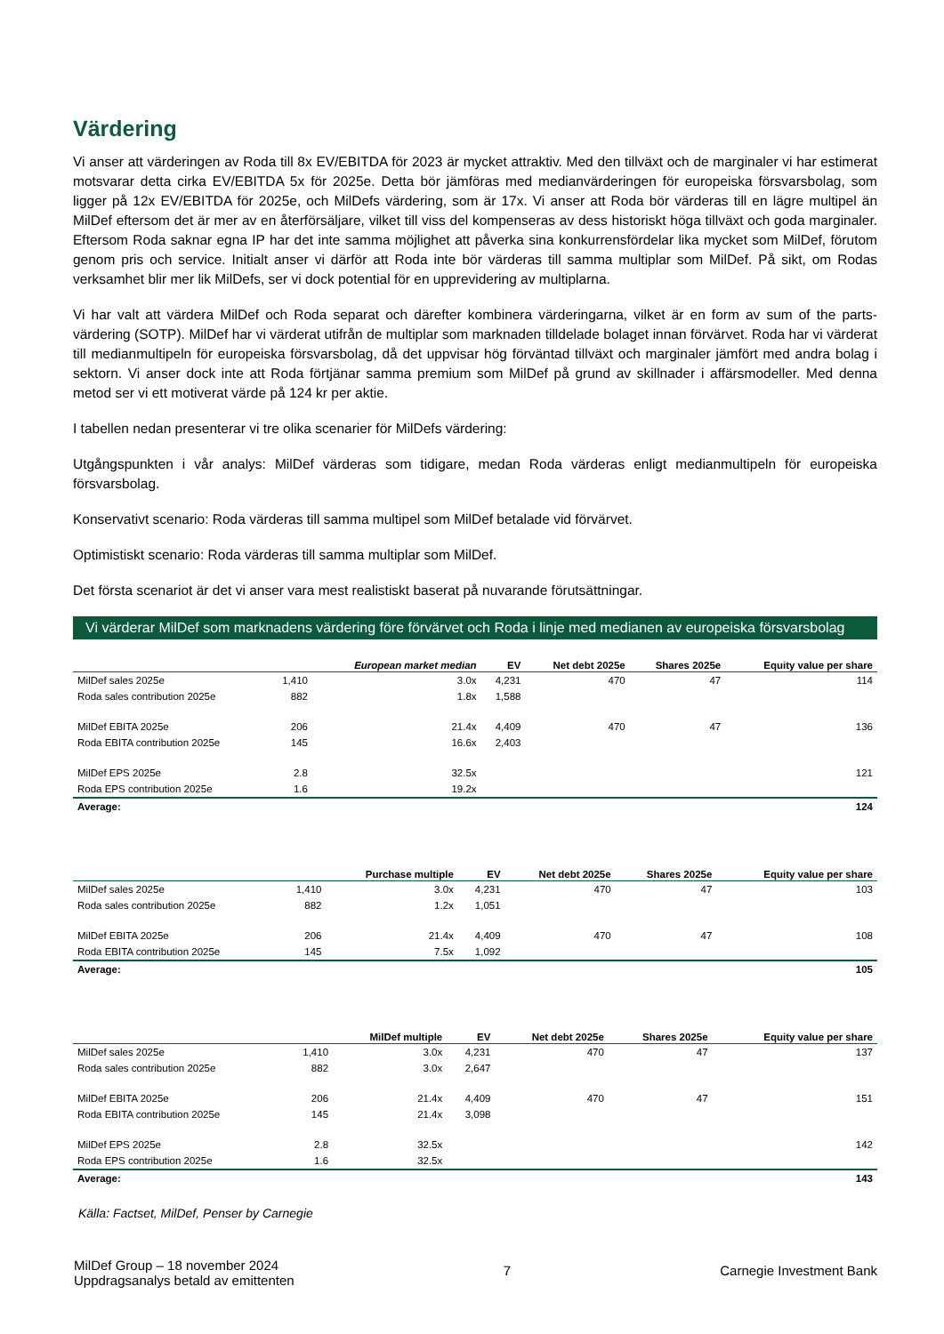Värdering
Vi anser att värderingen av Roda till 8x EV/EBITDA för 2023 är mycket attraktiv. Med den tillväxt och de marginaler vi har estimerat motsvarar detta cirka EV/EBITDA 5x för 2025e. Detta bör jämföras med medianvärderingen för europeiska försvarsbolag, som ligger på 12x EV/EBITDA för 2025e, och MilDefs värdering, som är 17x. Vi anser att Roda bör värderas till en lägre multipel än MilDef eftersom det är mer av en återförsäljare, vilket till viss del kompenseras av dess historiskt höga tillväxt och goda marginaler. Eftersom Roda saknar egna IP har det inte samma möjlighet att påverka sina konkurrensfördelar lika mycket som MilDef, förutom genom pris och service. Initialt anser vi därför att Roda inte bör värderas till samma multiplar som MilDef. På sikt, om Rodas verksamhet blir mer lik MilDefs, ser vi dock potential för en upprevidering av multiplarna.
Vi har valt att värdera MilDef och Roda separat och därefter kombinera värderingarna, vilket är en form av sum of the parts-värdering (SOTP). MilDef har vi värderat utifrån de multiplar som marknaden tilldelade bolaget innan förvärvet. Roda har vi värderat till medianmultipeln för europeiska försvarsbolag, då det uppvisar hög förväntad tillväxt och marginaler jämfört med andra bolag i sektorn. Vi anser dock inte att Roda förtjänar samma premium som MilDef på grund av skillnader i affärsmodeller. Med denna metod ser vi ett motiverat värde på 124 kr per aktie.
I tabellen nedan presenterar vi tre olika scenarier för MilDefs värdering:
Utgångspunkten i vår analys: MilDef värderas som tidigare, medan Roda värderas enligt medianmultipeln för europeiska försvarsbolag.
Konservativt scenario: Roda värderas till samma multipel som MilDef betalade vid förvärvet.
Optimistiskt scenario: Roda värderas till samma multiplar som MilDef.
Det första scenariot är det vi anser vara mest realistiskt baserat på nuvarande förutsättningar.
Vi värderar MilDef som marknadens värdering före förvärvet och Roda i linje med medianen av europeiska försvarsbolag
| | | European market median | EV | Net debt 2025e | Shares 2025e | Equity value per share |
| --- | --- | --- | --- | --- | --- | --- |
| MilDef sales 2025e | 1,410 | 3.0x | 4,231 | 470 | 47 | 114 |
| Roda sales contribution 2025e | 882 | 1.8x | 1,588 | | | |
| MilDef EBITA 2025e | 206 | 21.4x | 4,409 | 470 | 47 | 136 |
| Roda EBITA contribution 2025e | 145 | 16.6x | 2,403 | | | |
| MilDef EPS 2025e | 2.8 | 32.5x | | | | 121 |
| Roda EPS contribution 2025e | 1.6 | 19.2x | | | | |
| Average: | | | | | | 124 |
| | | Purchase multiple | EV | Net debt 2025e | Shares 2025e | Equity value per share |
| --- | --- | --- | --- | --- | --- | --- |
| MilDef sales 2025e | 1,410 | 3.0x | 4,231 | 470 | 47 | 103 |
| Roda sales contribution 2025e | 882 | 1.2x | 1,051 | | | |
| MilDef EBITA 2025e | 206 | 21.4x | 4,409 | 470 | 47 | 108 |
| Roda EBITA contribution 2025e | 145 | 7.5x | 1,092 | | | |
| Average: | | | | | | 105 |
| | | MilDef multiple | EV | Net debt 2025e | Shares 2025e | Equity value per share |
| --- | --- | --- | --- | --- | --- | --- |
| MilDef sales 2025e | 1,410 | 3.0x | 4,231 | 470 | 47 | 137 |
| Roda sales contribution 2025e | 882 | 3.0x | 2,647 | | | |
| MilDef EBITA 2025e | 206 | 21.4x | 4,409 | 470 | 47 | 151 |
| Roda EBITA contribution 2025e | 145 | 21.4x | 3,098 | | | |
| MilDef EPS 2025e | 2.8 | 32.5x | | | | 142 |
| Roda EPS contribution 2025e | 1.6 | 32.5x | | | | |
| Average: | | | | | | 143 |
Källa: Factset, MilDef, Penser by Carnegie
MilDef Group – 18 november 2024
Uppdragsanalys betald av emittenten
7 Carnegie Investment Bank